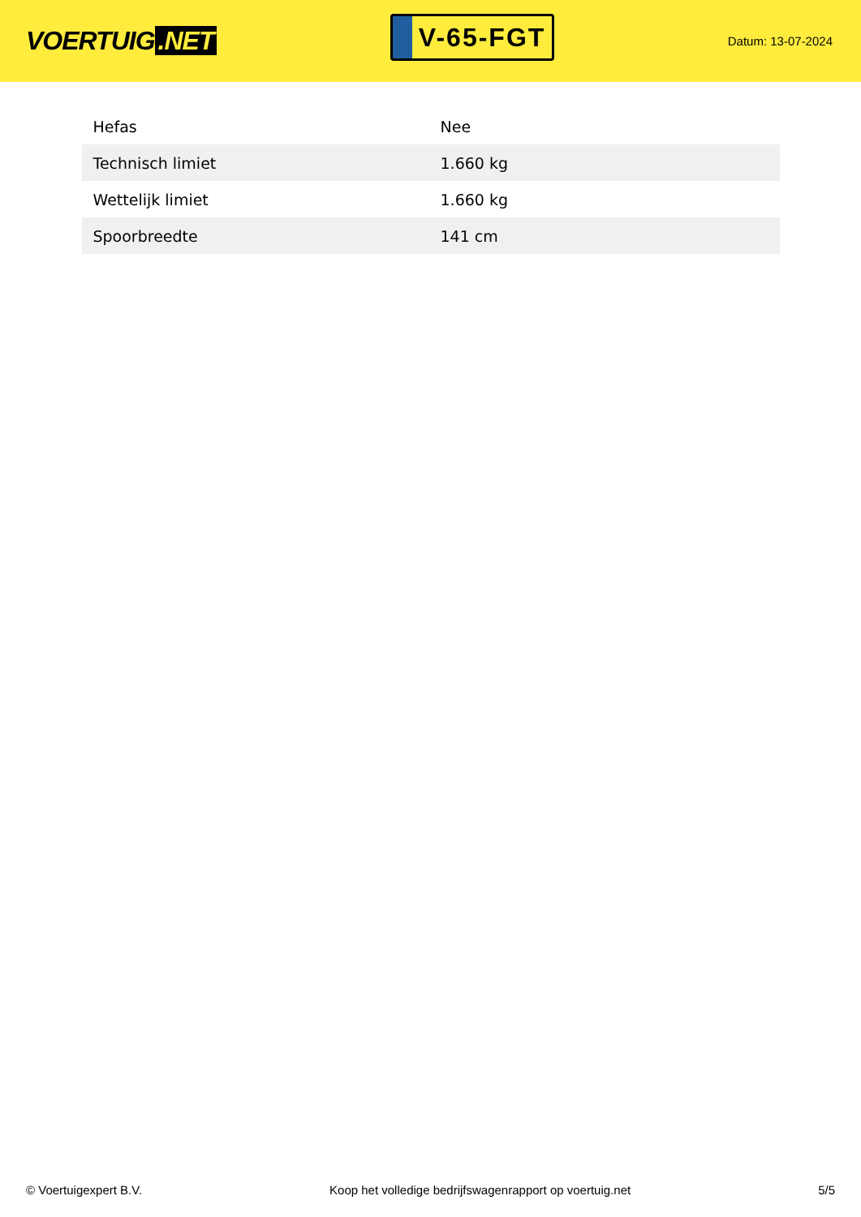VOERTUIG.NET
V-65-FGT
Datum: 13-07-2024
| Hefas | Nee |
| Technisch limiet | 1.660 kg |
| Wettelijk limiet | 1.660 kg |
| Spoorbreedte | 141 cm |
© Voertuigexpert B.V. Koop het volledige bedrijfswagenrapport op voertuig.net 5/5